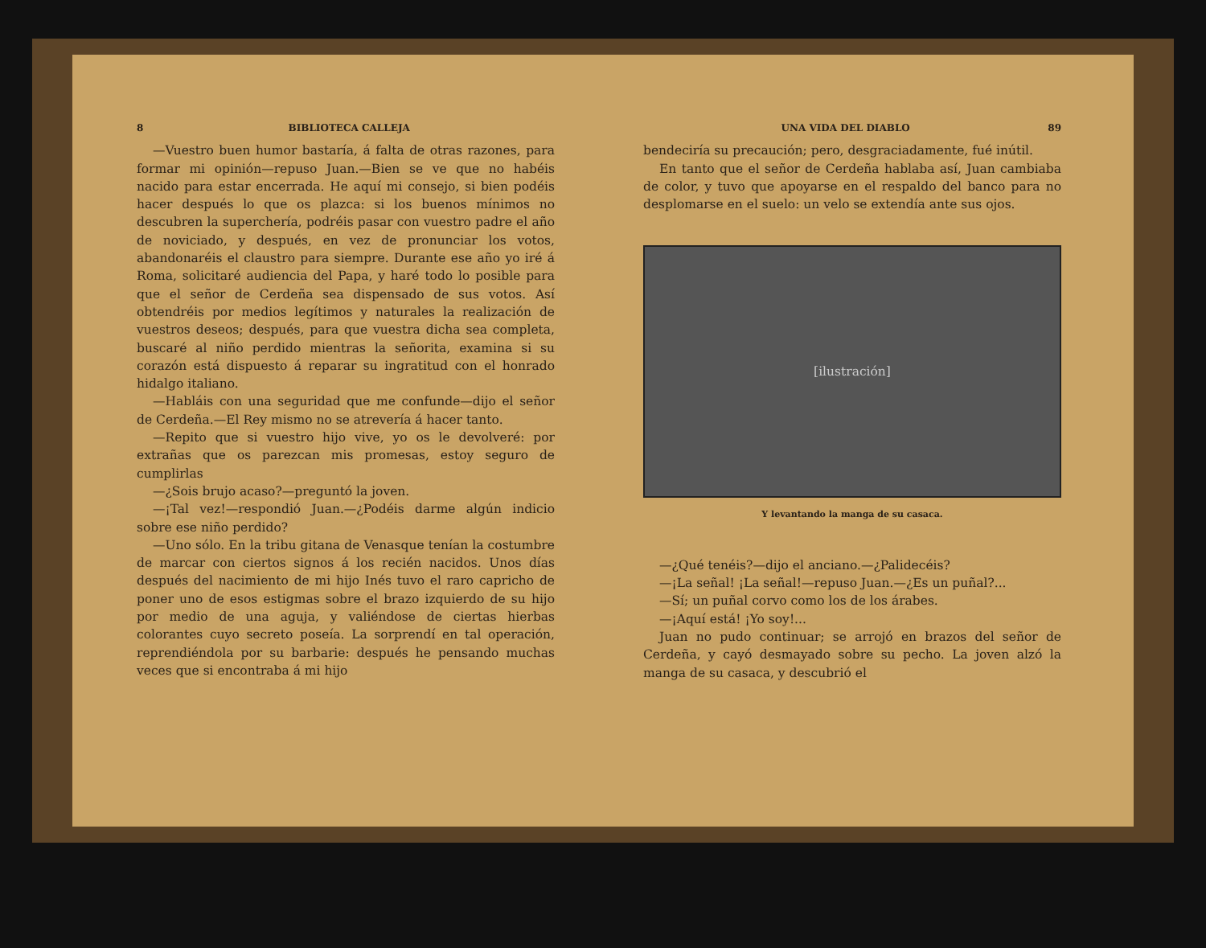8 BIBLIOTECA CALLEJA
—Vuestro buen humor bastaría, á falta de otras razones, para formar mi opinión—repuso Juan.—Bien se ve que no habéis nacido para estar encerrada. He aquí mi consejo, si bien podéis hacer después lo que os plazca: si los buenos mínimos no descubren la superchería, podréis pasar con vuestro padre el año de noviciado, y después, en vez de pronunciar los votos, abandonaréis el claustro para siempre. Durante ese año yo iré á Roma, solicitaré audiencia del Papa, y haré todo lo posible para que el señor de Cerdeña sea dispensado de sus votos. Así obtendréis por medios legítimos y naturales la realización de vuestros deseos; después, para que vuestra dicha sea completa, buscaré al niño perdido mientras la señorita, examina si su corazón está dispuesto á reparar su ingratitud con el honrado hidalgo italiano.
—Habláis con una seguridad que me confunde—dijo el señor de Cerdeña.—El Rey mismo no se atrevería á hacer tanto.
—Repito que si vuestro hijo vive, yo os le devolveré: por extrañas que os parezcan mis promesas, estoy seguro de cumplirlas
—¿Sois brujo acaso?—preguntó la joven.
—¡Tal vez!—respondió Juan.—¿Podéis darme algún indicio sobre ese niño perdido?
—Uno sólo. En la tribu gitana de Venasque tenían la costumbre de marcar con ciertos signos á los recién nacidos. Unos días después del nacimiento de mi hijo Inés tuvo el raro capricho de poner uno de esos estigmas sobre el brazo izquierdo de su hijo por medio de una aguja, y valiéndose de ciertas hierbas colorantes cuyo secreto poseía. La sorprendí en tal operación, reprendiéndola por su barbarie: después he pensando muchas veces que si encontraba á mi hijo
UNA VIDA DEL DIABLO 89
bendeciría su precaución; pero, desgraciadamente, fué inútil.
En tanto que el señor de Cerdeña hablaba así, Juan cambiaba de color, y tuvo que apoyarse en el respaldo del banco para no desplomarse en el suelo: un velo se extendía ante sus ojos.
[ilustración]
Y levantando la manga de su casaca.
—¿Qué tenéis?—dijo el anciano.—¿Palidecéis?
—¡La señal! ¡La señal!—repuso Juan.—¿Es un puñal?...
—Sí; un puñal corvo como los de los árabes.
—¡Aquí está! ¡Yo soy!...
Juan no pudo continuar; se arrojó en brazos del señor de Cerdeña, y cayó desmayado sobre su pecho. La joven alzó la manga de su casaca, y descubrió el